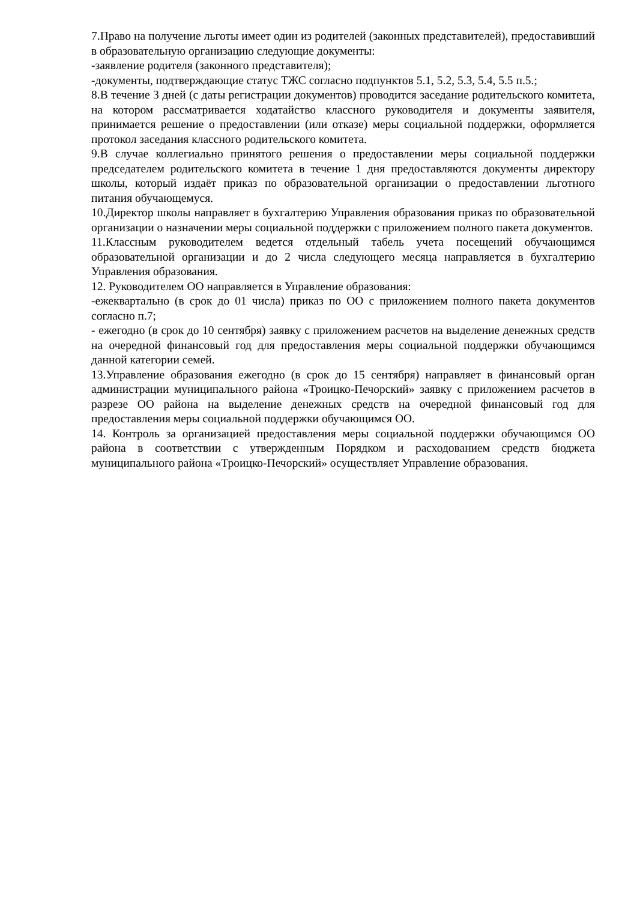7.Право на получение льготы имеет один из родителей (законных представителей), предоставивший в образовательную организацию следующие документы:
-заявление родителя (законного представителя);
-документы, подтверждающие статус ТЖС согласно подпунктов 5.1, 5.2, 5.3, 5.4, 5.5 п.5.;
8.В течение 3 дней (с даты регистрации документов) проводится заседание родительского комитета, на котором рассматривается ходатайство классного руководителя и документы заявителя, принимается решение о предоставлении (или отказе) меры социальной поддержки, оформляется протокол заседания классного родительского комитета.
9.В случае коллегиально принятого решения о предоставлении меры социальной поддержки председателем родительского комитета в течение 1 дня предоставляются документы директору школы, который издаёт приказ по образовательной организации о предоставлении льготного питания обучающемуся.
10.Директор школы направляет в бухгалтерию Управления образования приказ по образовательной организации о назначении меры социальной поддержки с приложением полного пакета документов.
11.Классным руководителем ведется отдельный табель учета посещений обучающимся образовательной организации и до 2 числа следующего месяца направляется в бухгалтерию Управления образования.
12. Руководителем ОО направляется в Управление образования:
-ежеквартально (в срок до 01 числа) приказ по ОО с приложением полного пакета документов согласно п.7;
- ежегодно (в срок до 10 сентября) заявку с приложением расчетов на выделение денежных средств на очередной финансовый год для предоставления меры социальной поддержки обучающимся данной категории семей.
13.Управление образования ежегодно (в срок до 15 сентября) направляет в финансовый орган администрации муниципального района «Троицко-Печорский» заявку с приложением расчетов в разрезе ОО района на выделение денежных средств на очередной финансовый год для предоставления меры социальной поддержки обучающимся ОО.
14. Контроль за организацией предоставления меры социальной поддержки обучающимся ОО района в соответствии с утвержденным Порядком и расходованием средств бюджета муниципального района «Троицко-Печорский» осуществляет Управление образования.